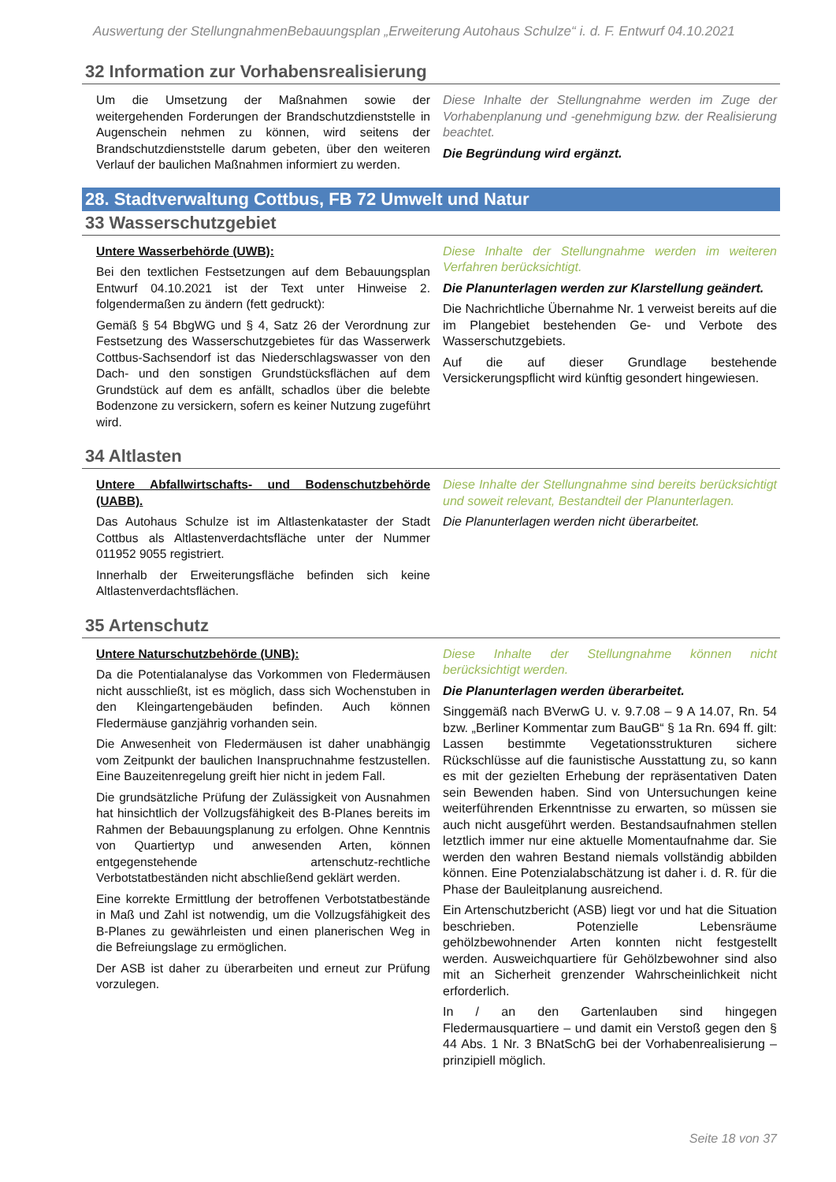Auswertung der StellungnahmenBebauungsplan „Erweiterung Autohaus Schulze“ i. d. F. Entwurf 04.10.2021
32 Information zur Vorhabensrealisierung
Um die Umsetzung der Maßnahmen sowie der weitergehenden Forderungen der Brandschutzdienststelle in Augenschein nehmen zu können, wird seitens der Brandschutzdienststelle darum gebeten, über den weiteren Verlauf der baulichen Maßnahmen informiert zu werden.
Diese Inhalte der Stellungnahme werden im Zuge der Vorhabenplanung und -genehmigung bzw. der Realisierung beachtet.
Die Begründung wird ergänzt.
28. Stadtverwaltung Cottbus, FB 72 Umwelt und Natur
33 Wasserschutzgebiet
Untere Wasserbehörde (UWB):
Bei den textlichen Festsetzungen auf dem Bebauungsplan Entwurf 04.10.2021 ist der Text unter Hinweise 2. folgendermaßen zu ändern (fett gedruckt):
Gemäß § 54 BbgWG und § 4, Satz 26 der Verordnung zur Festsetzung des Wasserschutzgebietes für das Wasserwerk Cottbus-Sachsendorf ist das Niederschlagswasser von den Dach- und den sonstigen Grundstücksflächen auf dem Grundstück auf dem es anfällt, schadlos über die belebte Bodenzone zu versickern, sofern es keiner Nutzung zugeführt wird.
Diese Inhalte der Stellungnahme werden im weiteren Verfahren berücksichtigt.
Die Planunterlagen werden zur Klarstellung geändert.
Die Nachrichtliche Übernahme Nr. 1 verweist bereits auf die im Plangebiet bestehenden Ge- und Verbote des Wasserschutzgebiets.
Auf die auf dieser Grundlage bestehende Versickerungspflicht wird künftig gesondert hingewiesen.
34 Altlasten
Untere Abfallwirtschafts- und Bodenschutzbehörde (UABB).
Das Autohaus Schulze ist im Altlastenkataster der Stadt Cottbus als Altlastenverdachtsfläche unter der Nummer 011952 9055 registriert.
Innerhalb der Erweiterungsfläche befinden sich keine Altlastenverdachtsflächen.
Diese Inhalte der Stellungnahme sind bereits berücksichtigt und soweit relevant, Bestandteil der Planunterlagen.
Die Planunterlagen werden nicht überarbeitet.
35 Artenschutz
Untere Naturschutzbehörde (UNB):
Da die Potentialanalyse das Vorkommen von Fledermäusen nicht ausschließt, ist es möglich, dass sich Wochenstuben in den Kleingartengebäuden befinden. Auch können Fledermäuse ganzjährig vorhanden sein.
Die Anwesenheit von Fledermäusen ist daher unabhängig vom Zeitpunkt der baulichen Inanspruchnahme festzustellen. Eine Bauzeitenregelung greift hier nicht in jedem Fall.
Die grundsätzliche Prüfung der Zulässigkeit von Ausnahmen hat hinsichtlich der Vollzugsfähigkeit des B-Planes bereits im Rahmen der Bebauungsplanung zu erfolgen. Ohne Kenntnis von Quartiertyp und anwesenden Arten, können entgegenstehende artenschutz-rechtliche Verbotstatbeständen nicht abschließend geklärt werden.
Eine korrekte Ermittlung der betroffenen Verbotstatbestände in Maß und Zahl ist notwendig, um die Vollzugsfähigkeit des B-Planes zu gewährleisten und einen planerischen Weg in die Befreiungslage zu ermöglichen.
Der ASB ist daher zu überarbeiten und erneut zur Prüfung vorzulegen.
Diese Inhalte der Stellungnahme können nicht berücksichtigt werden.
Die Planunterlagen werden überarbeitet.
Singgemäß nach BVerwG U. v. 9.7.08 – 9 A 14.07, Rn. 54 bzw. „Berliner Kommentar zum BauGB“ § 1a Rn. 694 ff. gilt: Lassen bestimmte Vegetationsstrukturen sichere Rückschlüsse auf die faunistische Ausstattung zu, so kann es mit der gezielten Erhebung der repräsentativen Daten sein Bewenden haben. Sind von Untersuchungen keine weiterführenden Erkenntnisse zu erwarten, so müssen sie auch nicht ausgeführt werden. Bestandsaufnahmen stellen letztlich immer nur eine aktuelle Momentaufnahme dar. Sie werden den wahren Bestand niemals vollständig abbilden können. Eine Potenzialabschätzung ist daher i. d. R. für die Phase der Bauleitplanung ausreichend.
Ein Artenschutzbericht (ASB) liegt vor und hat die Situation beschrieben. Potenzielle Lebensräume gehölzbewohnender Arten konnten nicht festgestellt werden. Ausweichquartiere für Gehölzbewohner sind also mit an Sicherheit grenzender Wahrscheinlichkeit nicht erforderlich.
In / an den Gartenlauben sind hingegen Fledermausquartiere – und damit ein Verstoß gegen den § 44 Abs. 1 Nr. 3 BNatSchG bei der Vorhabenrealisierung – prinzipiell möglich.
Seite 18 von 37